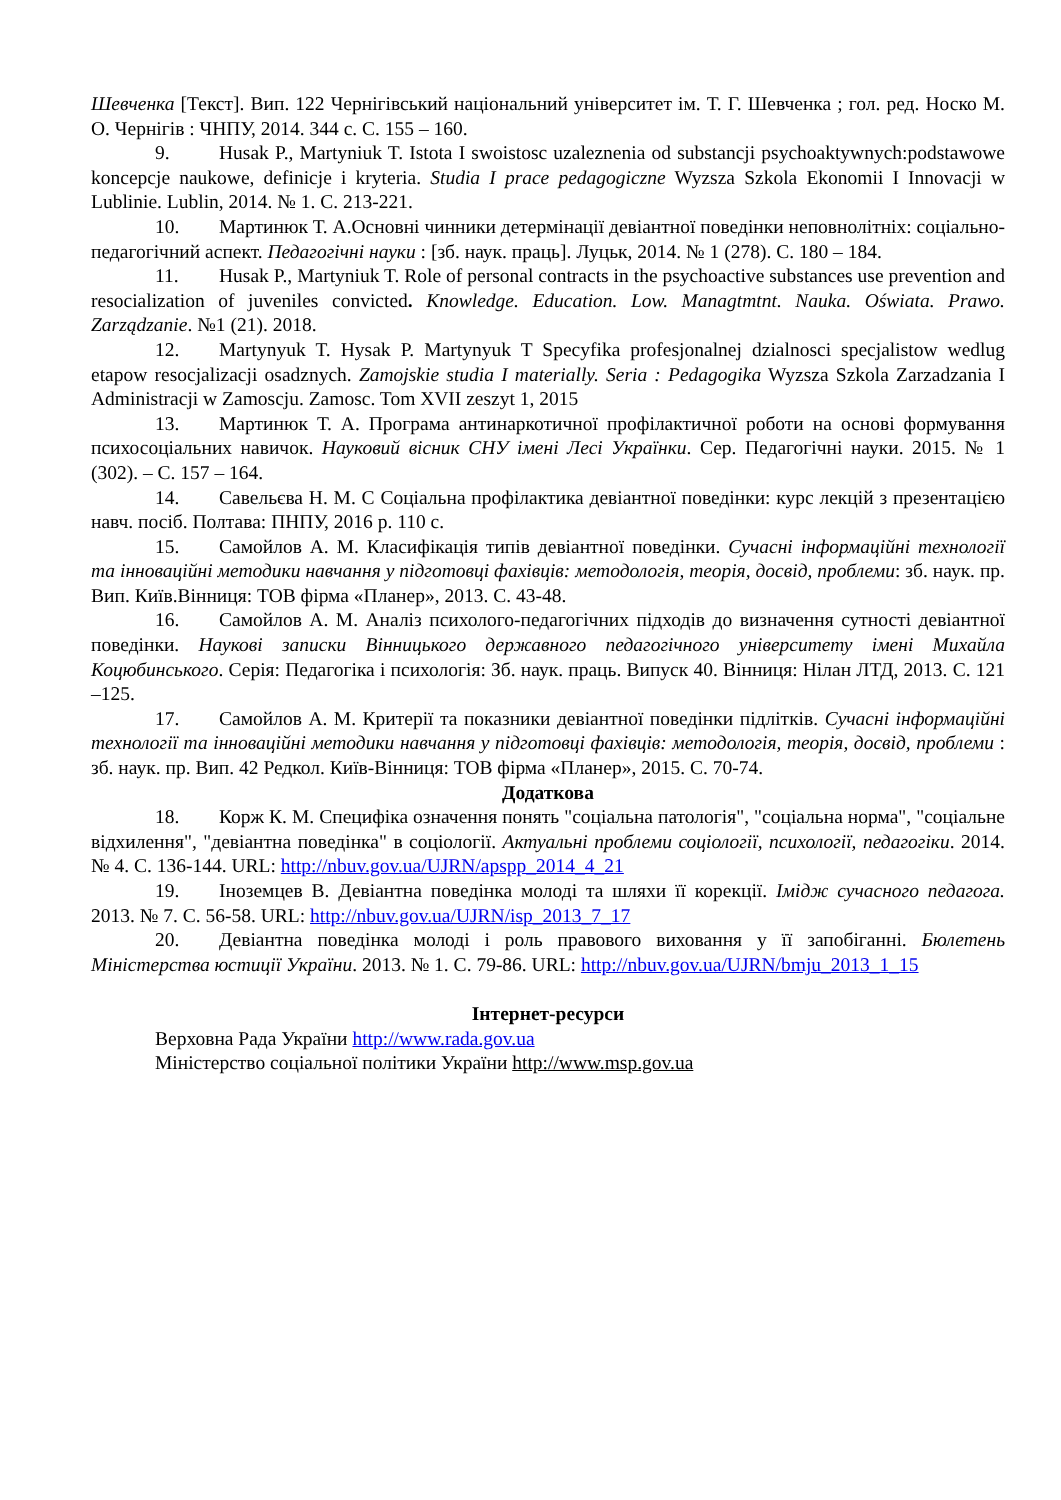Шевченка [Текст]. Вип. 122 Чернігівський національний університет ім. Т. Г. Шевченка ; гол. ред. Носко М. О. Чернігів : ЧНПУ, 2014. 344 с. С. 155 – 160.
9. Husak P., Martyniuk T. Istota I swoistosc uzaleznenia od substancji psychoaktywnych:podstawowe koncepcje naukowe, definicje i kryteria. Studia I prace pedagogiczne Wyzsza Szkola Ekonomii I Innovacji w Lublinie. Lublin, 2014. № 1. С. 213-221.
10. Мартинюк Т. А.Основні чинники детермінації девіантної поведінки неповнолітніх: соціально-педагогічний аспект. Педагогічні науки : [зб. наук. праць]. Луцьк, 2014. № 1 (278). С. 180 – 184.
11. Husak P., Martyniuk T. Role of personal contracts in the psychoactive substances use prevention and resocialization of juveniles convicted. Knowledge. Education. Low. Managtmtnt. Nauka. Oświata. Prawo. Zarządzanie. №1 (21). 2018.
12. Martynyuk T. Hysak P. Martynyuk T Specyfika profesjonalnej dzialnosci specjalistow wedlug etapow resocjalizacji osadznych. Zamojskie studia I materially. Seria : Pedagogika Wyzsza Szkola Zarzadzania I Administracji w Zamoscju. Zamosc. Tom XVII zeszyt 1, 2015
13. Мартинюк Т. А. Програма антинаркотичної профілактичної роботи на основі формування психосоціальних навичок. Науковий вісник СНУ імені Лесі Українки. Сер. Педагогічні науки. 2015. № 1 (302). – С. 157 – 164.
14. Савельєва Н. М. С Соціальна профілактика девіантної поведінки: курс лекцій з презентацією навч. посіб. Полтава: ПНПУ, 2016 р. 110 с.
15. Самойлов А. М. Класифікація типів девіантної поведінки. Сучасні інформаційні технології та інноваційні методики навчання у підготовці фахівців: методологія, теорія, досвід, проблеми: зб. наук. пр. Вип. Київ.Вінниця: ТОВ фірма «Планер», 2013. С. 43-48.
16. Самойлов А. М. Аналіз психолого-педагогічних підходів до визначення сутності девіантної поведінки. Наукові записки Вінницького державного педагогічного університету імені Михайла Коцюбинського. Серія: Педагогіка і психологія: Зб. наук. праць. Випуск 40. Вінниця: Нілан ЛТД, 2013. С. 121 –125.
17. Самойлов А. М. Критерії та показники девіантної поведінки підлітків. Сучасні інформаційні технології та інноваційні методики навчання у підготовці фахівців: методологія, теорія, досвід, проблеми : зб. наук. пр. Вип. 42 Редкол. Київ-Вінниця: ТОВ фірма «Планер», 2015. С. 70-74.
Додаткова
18. Корж К. М. Специфіка означення понять "соціальна патологія", "соціальна норма", "соціальне відхилення", "девіантна поведінка" в соціології. Актуальні проблеми соціології, психології, педагогіки. 2014. № 4. С. 136-144. URL: http://nbuv.gov.ua/UJRN/apspp_2014_4_21
19. Іноземцев В. Девіантна поведінка молоді та шляхи її корекції. Імідж сучасного педагога. 2013. № 7. С. 56-58. URL: http://nbuv.gov.ua/UJRN/isp_2013_7_17
20. Девіантна поведінка молоді і роль правового виховання у її запобіганні. Бюлетень Міністерства юстиції України. 2013. № 1. С. 79-86. URL: http://nbuv.gov.ua/UJRN/bmju_2013_1_15
Інтернет-ресурси
Верховна Рада України http://www.rada.gov.ua
Міністерство соціальної політики України http://www.msp.gov.ua